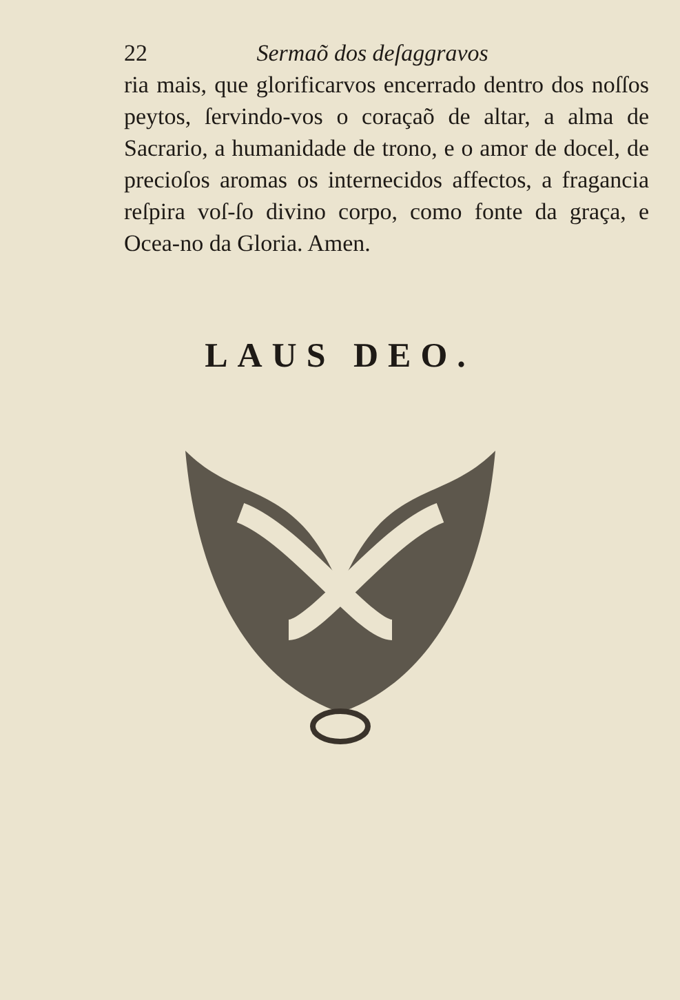22 Sermaõ dos deſaggravos
ria mais, que glorificarvos encerrado dentro dos noſſos peytos, ſervindo-vos o coraçaõ de altar, a alma de Sacrario, a humanidade de trono, e o amor de docel, de precioſos aromas os internecidos affectos, a fragancia reſpira voſ-ſo divino corpo, como fonte da graça, e Ocea-no da Gloria. Amen.
LAUS DEO.